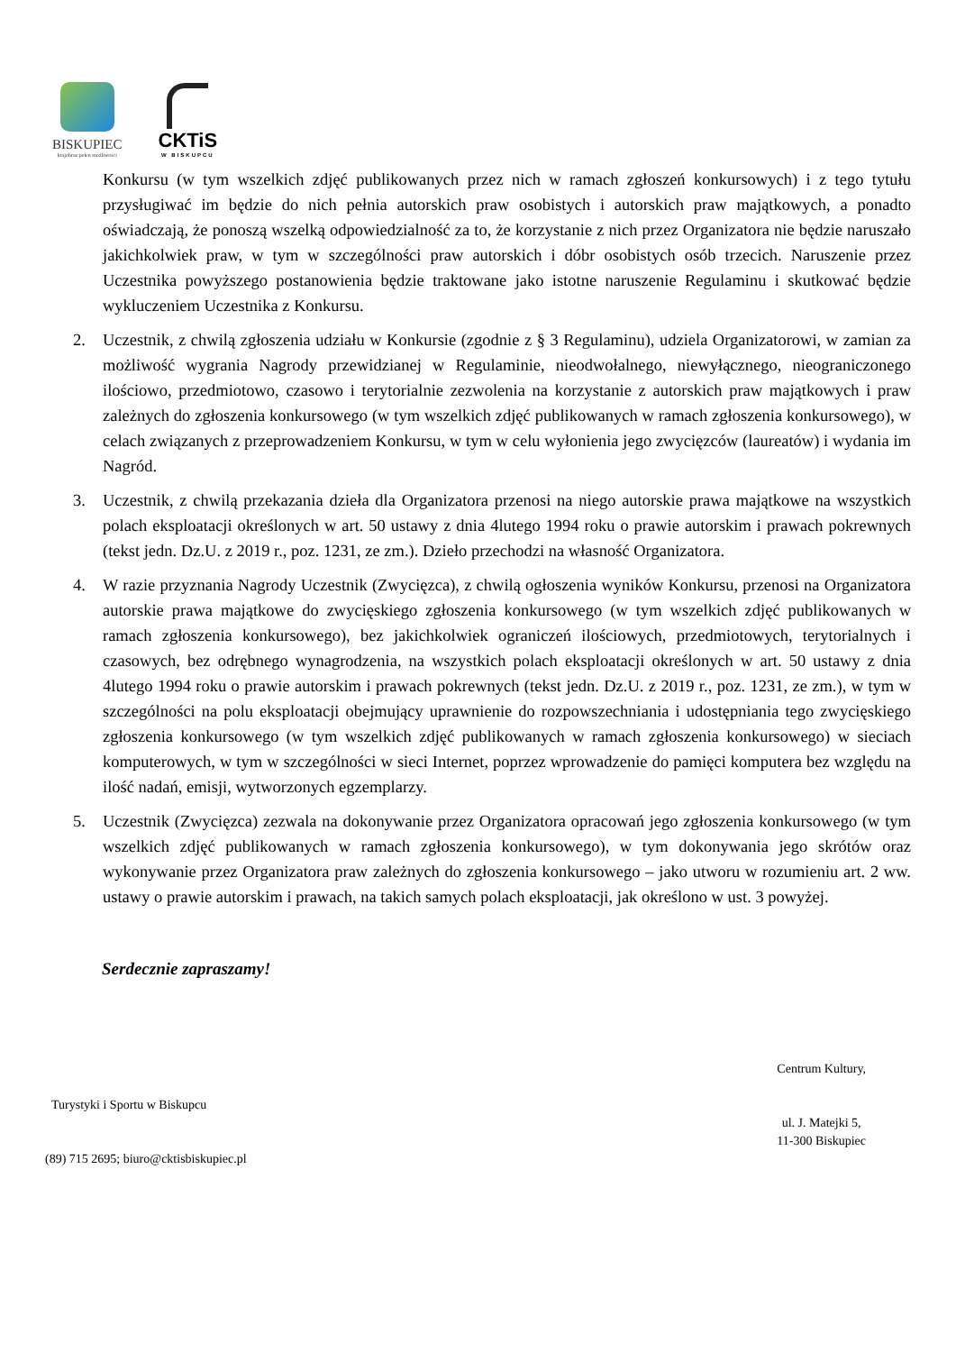BISKUPIEC
krajobraz pełen możliwości
CKTiS
W BISKUPCU
Konkursu (w tym wszelkich zdjęć publikowanych przez nich w ramach zgłoszeń konkursowych) i z tego tytułu przysługiwać im będzie do nich pełnia autorskich praw osobistych i autorskich praw majątkowych, a ponadto oświadczają, że ponoszą wszelką odpowiedzialność za to, że korzystanie z nich przez Organizatora nie będzie naruszało jakichkolwiek praw, w tym w szczególności praw autorskich i dóbr osobistych osób trzecich. Naruszenie przez Uczestnika powyższego postanowienia będzie traktowane jako istotne naruszenie Regulaminu i skutkować będzie wykluczeniem Uczestnika z Konkursu.
2. Uczestnik, z chwilą zgłoszenia udziału w Konkursie (zgodnie z § 3 Regulaminu), udziela Organizatorowi, w zamian za możliwość wygrania Nagrody przewidzianej w Regulaminie, nieodwołalnego, niewyłącznego, nieograniczonego ilościowo, przedmiotowo, czasowo i terytorialnie zezwolenia na korzystanie z autorskich praw majątkowych i praw zależnych do zgłoszenia konkursowego (w tym wszelkich zdjęć publikowanych w ramach zgłoszenia konkursowego), w celach związanych z przeprowadzeniem Konkursu, w tym w celu wyłonienia jego zwycięzców (laureatów) i wydania im Nagród.
3. Uczestnik, z chwilą przekazania dzieła dla Organizatora przenosi na niego autorskie prawa majątkowe na wszystkich polach eksploatacji określonych w art. 50 ustawy z dnia 4lutego 1994 roku o prawie autorskim i prawach pokrewnych (tekst jedn. Dz.U. z 2019 r., poz. 1231, ze zm.). Dzieło przechodzi na własność Organizatora.
4. W razie przyznania Nagrody Uczestnik (Zwycięzca), z chwilą ogłoszenia wyników Konkursu, przenosi na Organizatora autorskie prawa majątkowe do zwycięskiego zgłoszenia konkursowego (w tym wszelkich zdjęć publikowanych w ramach zgłoszenia konkursowego), bez jakichkolwiek ograniczeń ilościowych, przedmiotowych, terytorialnych i czasowych, bez odrębnego wynagrodzenia, na wszystkich polach eksploatacji określonych w art. 50 ustawy z dnia 4lutego 1994 roku o prawie autorskim i prawach pokrewnych (tekst jedn. Dz.U. z 2019 r., poz. 1231, ze zm.), w tym w szczególności na polu eksploatacji obejmujący uprawnienie do rozpowszechniania i udostępniania tego zwycięskiego zgłoszenia konkursowego (w tym wszelkich zdjęć publikowanych w ramach zgłoszenia konkursowego) w sieciach komputerowych, w tym w szczególności w sieci Internet, poprzez wprowadzenie do pamięci komputera bez względu na ilość nadań, emisji, wytworzonych egzemplarzy.
5. Uczestnik (Zwycięzca) zezwala na dokonywanie przez Organizatora opracowań jego zgłoszenia konkursowego (w tym wszelkich zdjęć publikowanych w ramach zgłoszenia konkursowego), w tym dokonywania jego skrótów oraz wykonywanie przez Organizatora praw zależnych do zgłoszenia konkursowego – jako utworu w rozumieniu art. 2 ww. ustawy o prawie autorskim i prawach, na takich samych polach eksploatacji, jak określono w ust. 3 powyżej.
Serdecznie zapraszamy!
Turystyki i Sportu w Biskupcu
(89) 715 2695; biuro@cktisbiskupiec.pl
Centrum Kultury,
ul. J. Matejki 5,
11-300 Biskupiec